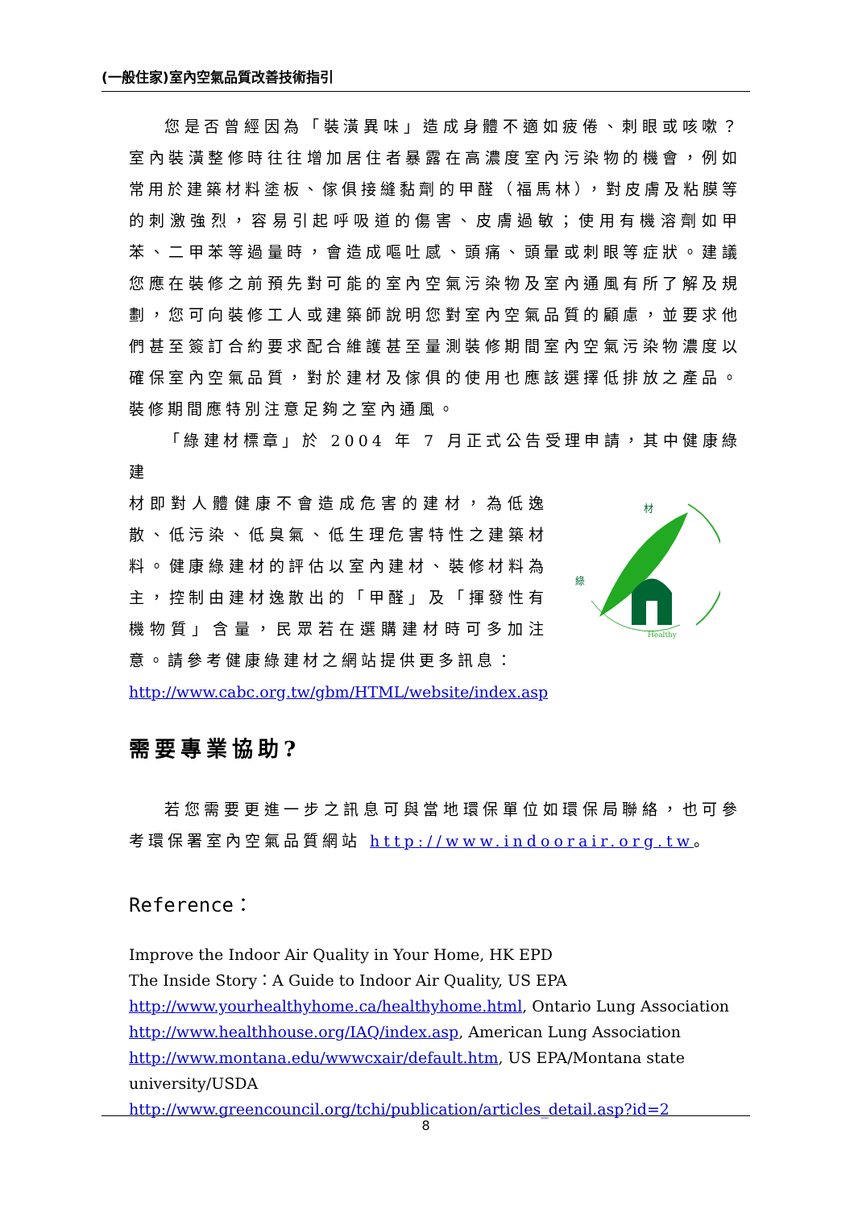(一般住家)室內空氣品質改善技術指引
您是否曾經因為「裝潢異味」造成身體不適如疲倦、刺眼或咳嗽？室內裝潢整修時往往增加居住者暴露在高濃度室內污染物的機會，例如常用於建築材料塗板、傢俱接縫黏劑的甲醛（福馬林），對皮膚及粘膜等的刺激強烈，容易引起呼吸道的傷害、皮膚過敏；使用有機溶劑如甲苯、二甲苯等過量時，會造成嘔吐感、頭痛、頭暈或刺眼等症狀。建議您應在裝修之前預先對可能的室內空氣污染物及室內通風有所了解及規劃，您可向裝修工人或建築師說明您對室內空氣品質的顧慮，並要求他們甚至簽訂合約要求配合維護甚至量測裝修期間室內空氣污染物濃度以確保室內空氣品質，對於建材及傢俱的使用也應該選擇低排放之產品。裝修期間應特別注意足夠之室內通風。
「綠建材標章」於 2004 年 7 月正式公告受理申請，其中健康綠建
材即對人體健康不會造成危害的建材，為低逸散、低污染、低臭氣、低生理危害特性之建築材料。健康綠建材的評估以室內建材、裝修材料為主，控制由建材逸散出的「甲醛」及「揮發性有機物質」含量，民眾若在選購建材時可多加注意。請參考健康綠建材之網站提供更多訊息：
材
綠
Healthy
http://www.cabc.org.tw/gbm/HTML/website/index.asp
需要專業協助?
若您需要更進一步之訊息可與當地環保單位如環保局聯絡，也可參考環保署室內空氣品質網站 http://www.indoorair.org.tw。
Reference：
Improve the Indoor Air Quality in Your Home, HK EPD
The Inside Story：A Guide to Indoor Air Quality, US EPA
http://www.yourhealthyhome.ca/healthyhome.html, Ontario Lung Association
http://www.healthhouse.org/IAQ/index.asp, American Lung Association
http://www.montana.edu/wwwcxair/default.htm, US EPA/Montana state university/USDA
http://www.greencouncil.org/tchi/publication/articles_detail.asp?id=2
8